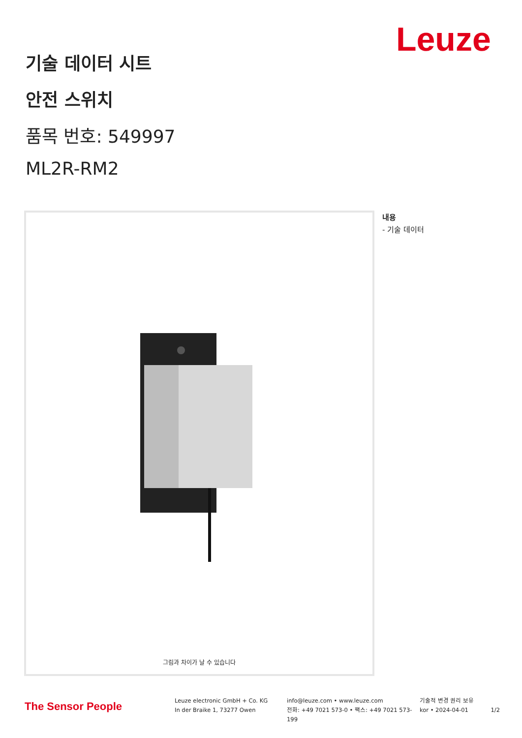Leuze
기술 데이터 시트
안전 스위치
품목 번호: 549997
ML2R-RM2
그림과 차이가 날 수 있습니다
내용
- 기술 데이터
The Sensor People
Leuze electronic GmbH + Co. KG
In der Braike 1, 73277 Owen
info@leuze.com • www.leuze.com
전화: +49 7021 573-0 • 팩스: +49 7021 573-199
기술적 변경 권리 보유
kor • 2024-04-01
1/2